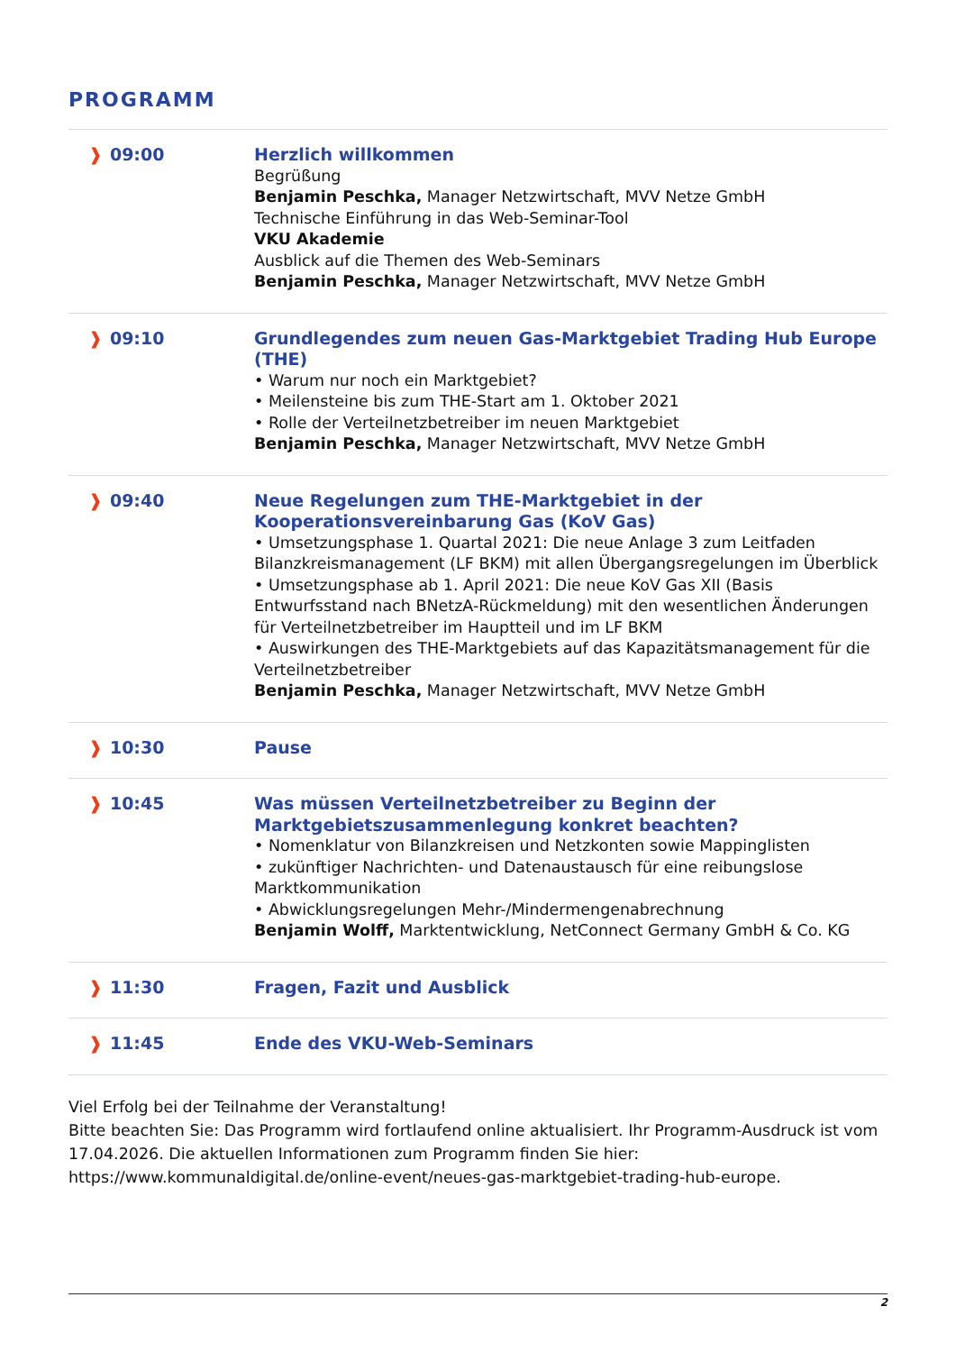PROGRAMM
| ❱ 09:00 | Herzlich willkommen Begrüßung Benjamin Peschka, Manager Netzwirtschaft, MVV Netze GmbH Technische Einführung in das Web-Seminar-Tool VKU Akademie Ausblick auf die Themen des Web-Seminars Benjamin Peschka, Manager Netzwirtschaft, MVV Netze GmbH |
| ❱ 09:10 | Grundlegendes zum neuen Gas-Marktgebiet Trading Hub Europe (THE) • Warum nur noch ein Marktgebiet? • Meilensteine bis zum THE-Start am 1. Oktober 2021 • Rolle der Verteilnetzbetreiber im neuen Marktgebiet Benjamin Peschka, Manager Netzwirtschaft, MVV Netze GmbH |
| ❱ 09:40 | Neue Regelungen zum THE-Marktgebiet in der Kooperationsvereinbarung Gas (KoV Gas) • Umsetzungsphase 1. Quartal 2021: Die neue Anlage 3 zum Leitfaden Bilanzkreismanagement (LF BKM) mit allen Übergangsregelungen im Überblick • Umsetzungsphase ab 1. April 2021: Die neue KoV Gas XII (Basis Entwurfsstand nach BNetzA-Rückmeldung) mit den wesentlichen Änderungen für Verteilnetzbetreiber im Hauptteil und im LF BKM • Auswirkungen des THE-Marktgebiets auf das Kapazitätsmanagement für die Verteilnetzbetreiber Benjamin Peschka, Manager Netzwirtschaft, MVV Netze GmbH |
| ❱ 10:30 | Pause |
| ❱ 10:45 | Was müssen Verteilnetzbetreiber zu Beginn der Marktgebietszusammenlegung konkret beachten? • Nomenklatur von Bilanzkreisen und Netzkonten sowie Mappinglisten • zukünftiger Nachrichten- und Datenaustausch für eine reibungslose Marktkommunikation • Abwicklungsregelungen Mehr-/Mindermengenabrechnung Benjamin Wolff, Marktentwicklung, NetConnect Germany GmbH & Co. KG |
| ❱ 11:30 | Fragen, Fazit und Ausblick |
| ❱ 11:45 | Ende des VKU-Web-Seminars |
Viel Erfolg bei der Teilnahme der Veranstaltung!
Bitte beachten Sie: Das Programm wird fortlaufend online aktualisiert. Ihr Programm-Ausdruck ist vom 17.04.2026. Die aktuellen Informationen zum Programm finden Sie hier: https://www.kommunaldigital.de/online-event/neues-gas-marktgebiet-trading-hub-europe.
2